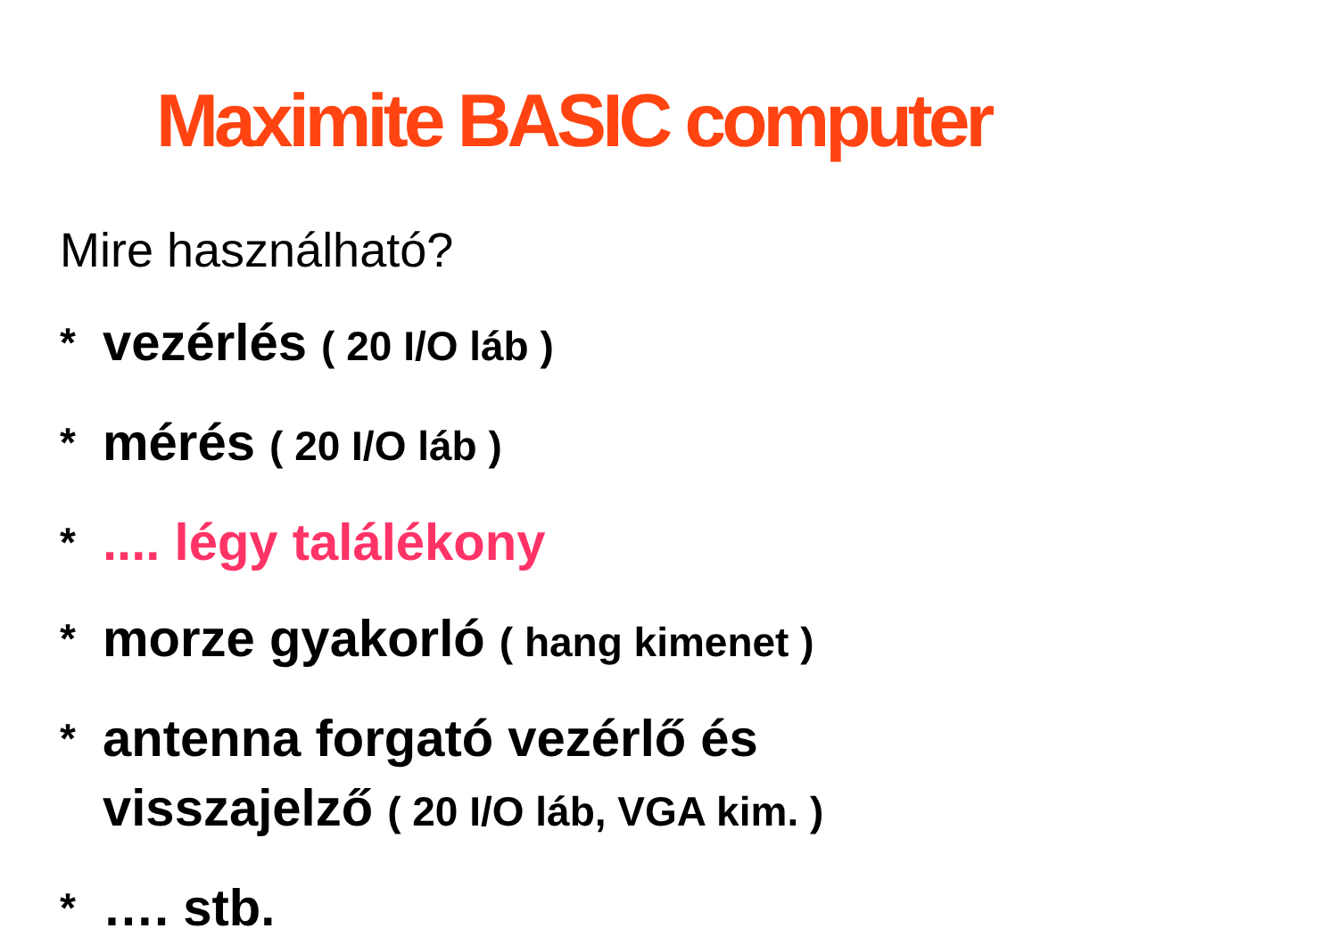Maximite BASIC computer
Mire használható?
* vezérlés ( 20 I/O láb )
* mérés ( 20 I/O láb )
*.... légy találékony
* morze gyakorló ( hang kimenet )
* antenna forgató vezérlő és
visszajelző ( 20 I/O láb, VGA kim. )
* …. stb.